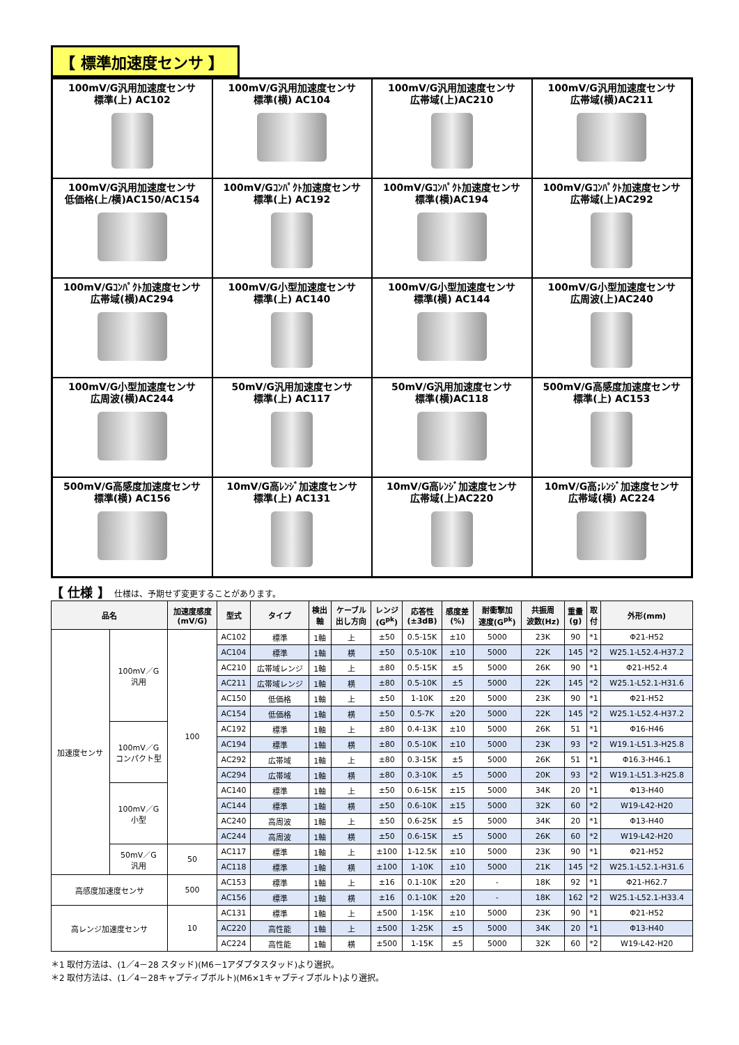【 標準加速度センサ 】
100mV/G汎用加速度センサ
標準(上) AC102
100mV/G汎用加速度センサ
標準(横) AC104
100mV/G汎用加速度センサ
広帯域(上)AC210
100mV/G汎用加速度センサ
広帯域(横)AC211
100mV/G汎用加速度センサ
低価格(上/横)AC150/AC154
100mV/Gｺﾝﾊﾟｸﾄ加速度センサ
標準(上) AC192
100mV/Gｺﾝﾊﾟｸﾄ加速度センサ
標準(横)AC194
100mV/Gｺﾝﾊﾟｸﾄ加速度センサ
広帯域(上)AC292
100mV/Gｺﾝﾊﾟｸﾄ加速度センサ
広帯域(横)AC294
100mV/G小型加速度センサ
標準(上) AC140
100mV/G小型加速度センサ
標準(横) AC144
100mV/G小型加速度センサ
広周波(上)AC240
100mV/G小型加速度センサ
広周波(横)AC244
50mV/G汎用加速度センサ
標準(上) AC117
50mV/G汎用加速度センサ
標準(横)AC118
500mV/G高感度加速度センサ
標準(上) AC153
500mV/G高感度加速度センサ
標準(横) AC156
10mV/G高ﾚﾝｼﾞ加速度センサ
標準(上) AC131
10mV/G高ﾚﾝｼﾞ加速度センサ
広帯域(上)AC220
10mV/G高;ﾚﾝｼﾞ加速度センサ
広帯域(横) AC224
【 仕様 】 仕様は、予期せず変更することがあります。
| 品名 | | 加速度感度 (mV/G) | 型式 | タイプ | 検出 軸 | ケーブル 出し方向 | レンジ (G<sup>pk</sup>) | 応答性 (±3dB) | 感度差 (%) | 耐衝撃加 速度(G<sup>pk</sup>) | 共振周 波数(Hz) | 重量 (g) | 取 付 | 外形(mm) |
| --- | --- | --- | --- | --- | --- | --- | --- | --- | --- | --- | --- | --- | --- | --- |
| 加速度センサ | 100mV／G 汎用 | 100 | AC102 | 標準 | 1軸 | 上 | ±50 | 0.5-15K | ±10 | 5000 | 23K | 90 | *1 | Φ21-H52 |
| | | | AC104 | 標準 | 1軸 | 横 | ±50 | 0.5-10K | ±10 | 5000 | 22K | 145 | *2 | W25.1-L52.4-H37.2 |
| | | | AC210 | 広帯域レンジ | 1軸 | 上 | ±80 | 0.5-15K | ±5 | 5000 | 26K | 90 | *1 | Φ21-H52.4 |
| | | | AC211 | 広帯域レンジ | 1軸 | 横 | ±80 | 0.5-10K | ±5 | 5000 | 22K | 145 | *2 | W25.1-L52.1-H31.6 |
| | | | AC150 | 低価格 | 1軸 | 上 | ±50 | 1-10K | ±20 | 5000 | 23K | 90 | *1 | Φ21-H52 |
| | | | AC154 | 低価格 | 1軸 | 横 | ±50 | 0.5-7K | ±20 | 5000 | 22K | 145 | *2 | W25.1-L52.4-H37.2 |
| | 100mV／G コンパクト型 | | AC192 | 標準 | 1軸 | 上 | ±80 | 0.4-13K | ±10 | 5000 | 26K | 51 | *1 | Φ16-H46 |
| | | | AC194 | 標準 | 1軸 | 横 | ±80 | 0.5-10K | ±10 | 5000 | 23K | 93 | *2 | W19.1-L51.3-H25.8 |
| | | | AC292 | 広帯域 | 1軸 | 上 | ±80 | 0.3-15K | ±5 | 5000 | 26K | 51 | *1 | Φ16.3-H46.1 |
| | | | AC294 | 広帯域 | 1軸 | 横 | ±80 | 0.3-10K | ±5 | 5000 | 20K | 93 | *2 | W19.1-L51.3-H25.8 |
| | 100mV／G 小型 | | AC140 | 標準 | 1軸 | 上 | ±50 | 0.6-15K | ±15 | 5000 | 34K | 20 | *1 | Φ13-H40 |
| | | | AC144 | 標準 | 1軸 | 横 | ±50 | 0.6-10K | ±15 | 5000 | 32K | 60 | *2 | W19-L42-H20 |
| | | | AC240 | 高周波 | 1軸 | 上 | ±50 | 0.6-25K | ±5 | 5000 | 34K | 20 | *1 | Φ13-H40 |
| | | | AC244 | 高周波 | 1軸 | 横 | ±50 | 0.6-15K | ±5 | 5000 | 26K | 60 | *2 | W19-L42-H20 |
| | 50mV／G 汎用 | 50 | AC117 | 標準 | 1軸 | 上 | ±100 | 1-12.5K | ±10 | 5000 | 23K | 90 | *1 | Φ21-H52 |
| | | | AC118 | 標準 | 1軸 | 横 | ±100 | 1-10K | ±10 | 5000 | 21K | 145 | *2 | W25.1-L52.1-H31.6 |
| 高感度加速度センサ | | 500 | AC153 | 標準 | 1軸 | 上 | ±16 | 0.1-10K | ±20 | - | 18K | 92 | *1 | Φ21-H62.7 |
| | | | AC156 | 標準 | 1軸 | 横 | ±16 | 0.1-10K | ±20 | - | 18K | 162 | *2 | W25.1-L52.1-H33.4 |
| 高レンジ加速度センサ | | 10 | AC131 | 標準 | 1軸 | 上 | ±500 | 1-15K | ±10 | 5000 | 23K | 90 | *1 | Φ21-H52 |
| | | | AC220 | 高性能 | 1軸 | 上 | ±500 | 1-25K | ±5 | 5000 | 34K | 20 | *1 | Φ13-H40 |
| | | | AC224 | 高性能 | 1軸 | 横 | ±500 | 1-15K | ±5 | 5000 | 32K | 60 | *2 | W19-L42-H20 |
＊1 取付方法は、(1／4－28 スタッド)(M6－1アダプタスタッド)より選択。
＊2 取付方法は、(1／4－28キャプティブボルト)(M6×1キャプティブボルト)より選択。